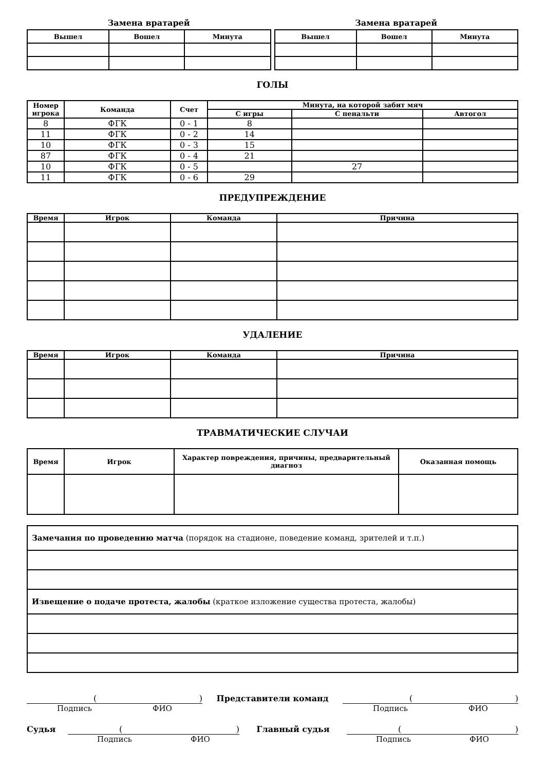Замена вратарей
| Вышел | Вошел | Минута |
| --- | --- | --- |
Замена вратарей
| Вышел | Вошел | Минута |
| --- | --- | --- |
ГОЛЫ
| Номер игрока | Команда | Счет | Минута, на которой забит мяч | | |
| --- | --- | --- | --- | --- | --- |
| | | | С игры | С пенальти | Автогол |
| 8 | ФГК | 0 - 1 | 8 | | |
| 11 | ФГК | 0 - 2 | 14 | | |
| 10 | ФГК | 0 - 3 | 15 | | |
| 87 | ФГК | 0 - 4 | 21 | | |
| 10 | ФГК | 0 - 5 | | 27 | |
| 11 | ФГК | 0 - 6 | 29 | | |
ПРЕДУПРЕЖДЕНИЕ
| Время | Игрок | Команда | Причина |
| --- | --- | --- | --- |
УДАЛЕНИЕ
| Время | Игрок | Команда | Причина |
| --- | --- | --- | --- |
ТРАВМАТИЧЕСКИЕ СЛУЧАИ
| Время | Игрок | Характер повреждения, причины, предварительный диагноз | Оказанная помощь |
| --- | --- | --- | --- |
| Замечания по проведению матча (порядок на стадионе, поведение команд, зрителей и т.п.) |
| Извещение о подаче протеста, жалобы (краткое изложение существа протеста, жалобы) |
()
Подпись ФИО
Представители команд ()
Подпись ФИО
Судья ()
Подпись ФИО
Главный судья ()
Подпись ФИО